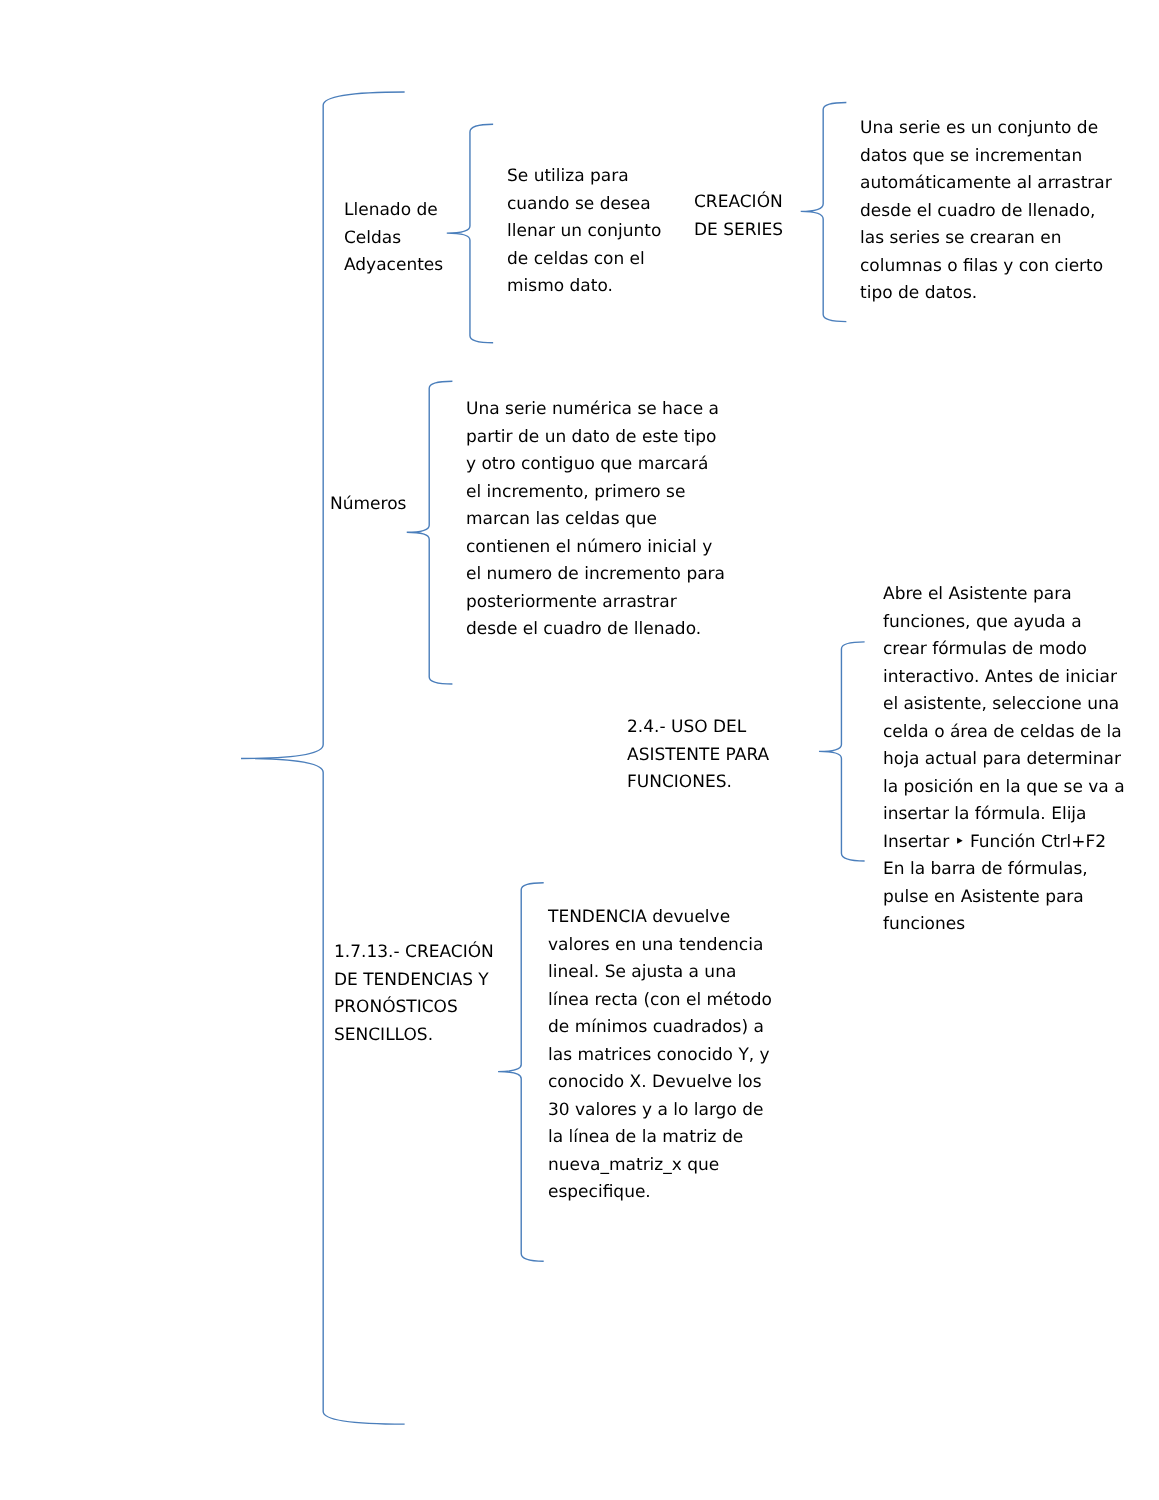Llenado de Celdas Adyacentes
Se utiliza para cuando se desea llenar un conjunto de celdas con el mismo dato.
CREACIÓN DE SERIES
Una serie es un conjunto de datos que se incrementan automáticamente al arrastrar desde el cuadro de llenado, las series se crearan en columnas o filas y con cierto tipo de datos.
Números
Una serie numérica se hace a partir de un dato de este tipo y otro contiguo que marcará el incremento, primero se marcan las celdas que contienen el número inicial y el numero de incremento para posteriormente arrastrar desde el cuadro de llenado.
2.4.- USO DEL ASISTENTE PARA FUNCIONES.
Abre el Asistente para funciones, que ayuda a crear fórmulas de modo interactivo. Antes de iniciar el asistente, seleccione una celda o área de celdas de la hoja actual para determinar la posición en la que se va a insertar la fórmula. Elija Insertar ‣ Función Ctrl+F2 En la barra de fórmulas, pulse en Asistente para funciones
1.7.13.- CREACIÓN DE TENDENCIAS Y PRONÓSTICOS SENCILLOS.
TENDENCIA devuelve valores en una tendencia lineal. Se ajusta a una línea recta (con el método de mínimos cuadrados) a las matrices conocido Y, y conocido X. Devuelve los 30 valores y a lo largo de la línea de la matriz de nueva_matriz_x que especifique.